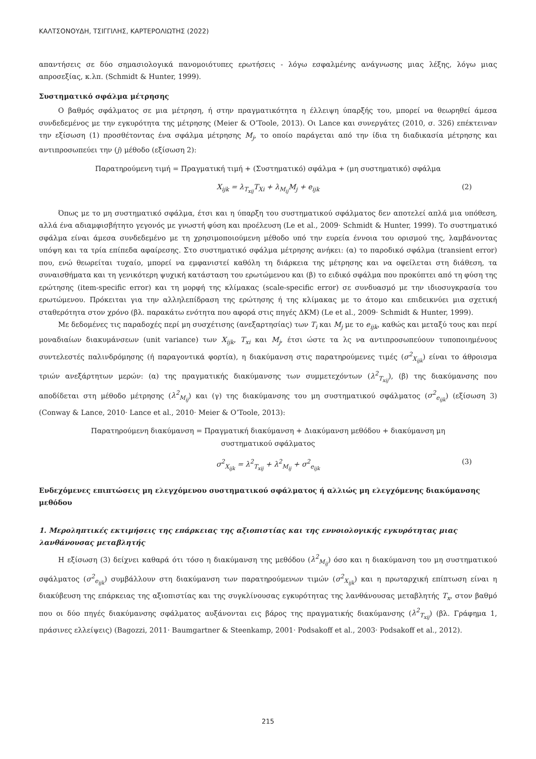ΚΑΛΤΣΟΝΟΥΔΗ, ΤΣΙΓΓΙΛΗΣ, ΚΑΡΤΕΡΟΛΙΩΤΗΣ (2022)
απαντήσεις σε δύο σημασιολογικά πανομοιότυπες ερωτήσεις - λόγω εσφαλμένης ανάγνωσης μιας λέξης, λόγω μιας απροσεξίας, κ.λπ. (Schmidt & Hunter, 1999).
Συστηματικό σφάλμα μέτρησης
Ο βαθμός σφάλματος σε μια μέτρηση, ή στην πραγματικότητα η έλλειψη ύπαρξής του, μπορεί να θεωρηθεί άμεσα συνδεδεμένος με την εγκυρότητα της μέτρησης (Meier & O’Toole, 2013). Οι Lance και συνεργάτες (2010, σ. 326) επέκτειναν την εξίσωση (1) προσθέτοντας ένα σφάλμα μέτρησης M<sub>j</sub>, το οποίο παράγεται από την ίδια τη διαδικασία μέτρησης και αντιπροσωπεύει την (j) μέθοδο (εξίσωση 2):
Παρατηρούμενη τιμή = Πραγματική τιμή + (Συστηματικό) σφάλμα + (μη συστηματικό) σφάλμα
X<sub>ijk</sub> = λ<sub>T<sub>xij</sub></sub>T<sub>Xi</sub> + λ<sub>M<sub>ij</sub></sub>M<sub>j</sub> + e<sub>ijk</sub> (2)
Όπως με το μη συστηματικό σφάλμα, έτσι και η ύπαρξη του συστηματικού σφάλματος δεν αποτελεί απλά μια υπόθεση, αλλά ένα αδιαμφισβήτητο γεγονός με γνωστή φύση και προέλευση (Le et al., 2009· Schmidt & Hunter, 1999). Το συστηματικό σφάλμα είναι άμεσα συνδεδεμένο με τη χρησιμοποιούμενη μέθοδο υπό την ευρεία έννοια του ορισμού της, λαμβάνοντας υπόψη και τα τρία επίπεδα αφαίρεσης. Στο συστηματικό σφάλμα μέτρησης ανήκει: (α) το παροδικό σφάλμα (transient error) που, ενώ θεωρείται τυχαίο, μπορεί να εμφανιστεί καθόλη τη διάρκεια της μέτρησης και να οφείλεται στη διάθεση, τα συναισθήματα και τη γενικότερη ψυχική κατάσταση του ερωτώμενου και (β) το ειδικό σφάλμα που προκύπτει από τη φύση της ερώτησης (item-specific error) και τη μορφή της κλίμακας (scale-specific error) σε συνδυασμό με την ιδιοσυγκρασία του ερωτώμενου. Πρόκειται για την αλληλεπίδραση της ερώτησης ή της κλίμακας με το άτομο και επιδεικνύει μια σχετική σταθερότητα στον χρόνο (βλ. παρακάτω ενότητα που αφορά στις πηγές ΔΚΜ) (Le et al., 2009· Schmidt & Hunter, 1999).
Με δεδομένες τις παραδοχές περί μη συσχέτισης (ανεξαρτησίας) των T<sub>i</sub> και M<sub>j</sub> με το e<sub>ijk</sub>, καθώς και μεταξύ τους και περί μοναδιαίων διακυμάνσεων (unit variance) των X<sub>ijk</sub>, T<sub>xi</sub> και M<sub>j</sub>, έτσι ώστε τα λς να αντιπροσωπεύουν τυποποιημένους συντελεστές παλινδρόμησης (ή παραγοντικά φορτία), η διακύμανση στις παρατηρούμενες τιμές (σ<sup>2</sup><sub>X<sub>ijk</sub></sub>) είναι το άθροισμα τριών ανεξάρτητων μερών: (α) της πραγματικής διακύμανσης των συμμετεχόντων (λ<sup>2</sup><sub>T<sub>xij</sub></sub>), (β) της διακύμανσης που αποδίδεται στη μέθοδο μέτρησης (λ<sup>2</sup><sub>M<sub>ij</sub></sub>) και (γ) της διακύμανσης του μη συστηματικού σφάλματος (σ<sup>2</sup><sub>e<sub>ijk</sub></sub>) (εξίσωση 3) (Conway & Lance, 2010· Lance et al., 2010· Meier & O’Toole, 2013):
Παρατηρούμενη διακύμανση = Πραγματική διακύμανση + Διακύμανση μεθόδου + διακύμανση μη
συστηματικού σφάλματος
σ<sup>2</sup><sub>X<sub>ijk</sub></sub> = λ<sup>2</sup><sub>T<sub>xij</sub></sub> + λ<sup>2</sup><sub>M<sub>ij</sub></sub> + σ<sup>2</sup><sub>e<sub>ijk</sub></sub> (3)
Ενδεχόμενες επιπτώσεις μη ελεγχόμενου συστηματικού σφάλματος ή αλλιώς μη ελεγχόμενης διακύμανσης μεθόδου
1. Μεροληπτικές εκτιμήσεις της επάρκειας της αξιοπιστίας και της εννοιολογικής εγκυρότητας μιας λανθάνουσας μεταβλητής
Η εξίσωση (3) δείχνει καθαρά ότι τόσο η διακύμανση της μεθόδου (λ<sup>2</sup><sub>M<sub>ij</sub></sub>) όσο και η διακύμανση του μη συστηματικού σφάλματος (σ<sup>2</sup><sub>e<sub>ijk</sub></sub>) συμβάλλουν στη διακύμανση των παρατηρούμενων τιμών (σ<sup>2</sup><sub>X<sub>ijk</sub></sub>) και η πρωταρχική επίπτωση είναι η διακύβευση της επάρκειας της αξιοπιστίας και της συγκλίνουσας εγκυρότητας της λανθάνουσας μεταβλητής T<sub>x</sub>, στον βαθμό που οι δύο πηγές διακύμανσης σφάλματος αυξάνονται εις βάρος της πραγματικής διακύμανσης (λ<sup>2</sup><sub>T<sub>xij</sub></sub>) (βλ. Γράφημα 1, πράσινες ελλείψεις) (Bagozzi, 2011· Baumgartner & Steenkamp, 2001· Podsakoff et al., 2003· Podsakoff et al., 2012).
215